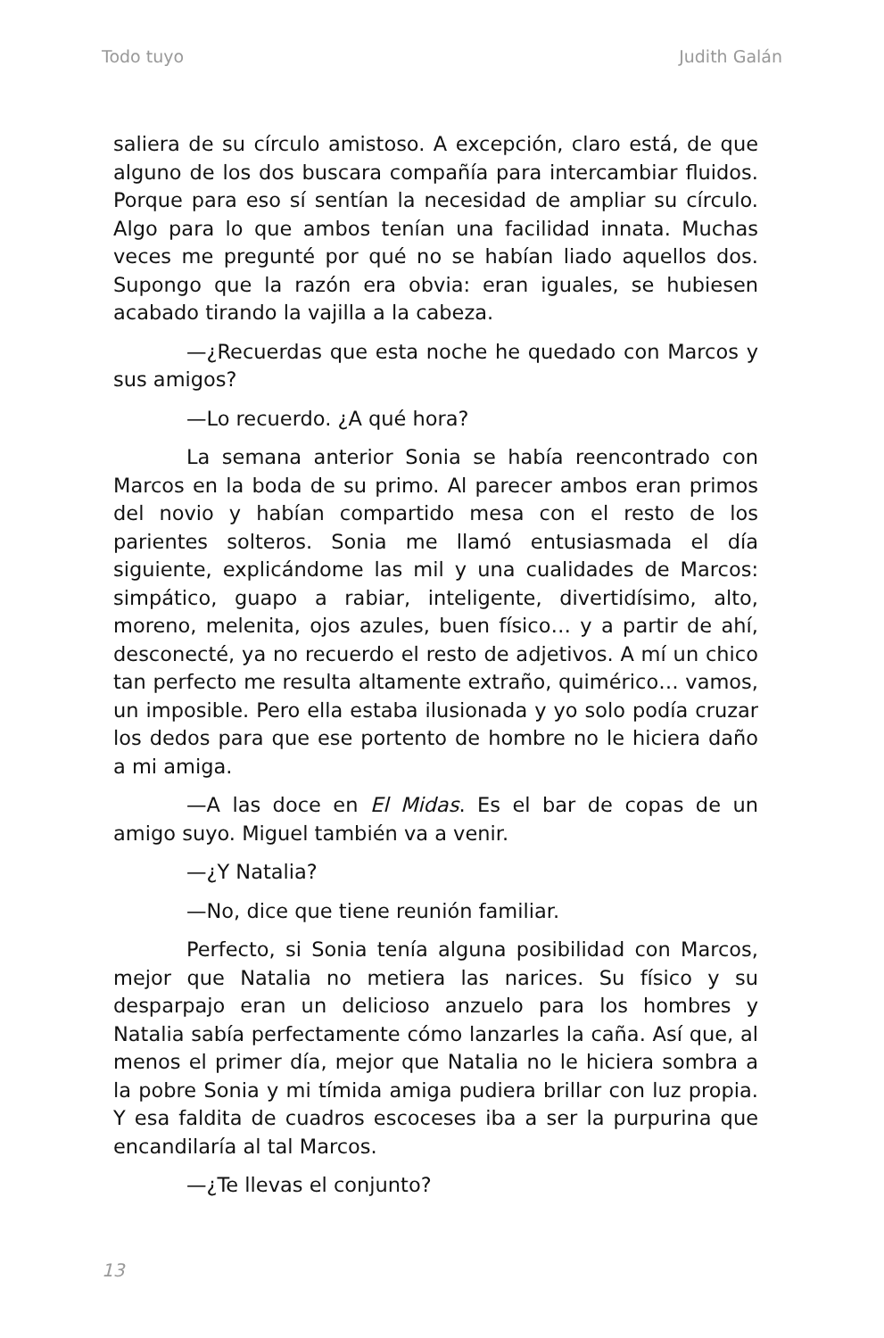Todo tuyo Judith Galán
saliera de su círculo amistoso. A excepción, claro está, de que alguno de los dos buscara compañía para intercambiar fluidos. Porque para eso sí sentían la necesidad de ampliar su círculo. Algo para lo que ambos tenían una facilidad innata. Muchas veces me pregunté por qué no se habían liado aquellos dos. Supongo que la razón era obvia: eran iguales, se hubiesen acabado tirando la vajilla a la cabeza.
—¿Recuerdas que esta noche he quedado con Marcos y sus amigos?
—Lo recuerdo. ¿A qué hora?
La semana anterior Sonia se había reencontrado con Marcos en la boda de su primo. Al parecer ambos eran primos del novio y habían compartido mesa con el resto de los parientes solteros. Sonia me llamó entusiasmada el día siguiente, explicándome las mil y una cualidades de Marcos: simpático, guapo a rabiar, inteligente, divertidísimo, alto, moreno, melenita, ojos azules, buen físico… y a partir de ahí, desconecté, ya no recuerdo el resto de adjetivos. A mí un chico tan perfecto me resulta altamente extraño, quimérico… vamos, un imposible. Pero ella estaba ilusionada y yo solo podía cruzar los dedos para que ese portento de hombre no le hiciera daño a mi amiga.
—A las doce en El Midas. Es el bar de copas de un amigo suyo. Miguel también va a venir.
—¿Y Natalia?
—No, dice que tiene reunión familiar.
Perfecto, si Sonia tenía alguna posibilidad con Marcos, mejor que Natalia no metiera las narices. Su físico y su desparpajo eran un delicioso anzuelo para los hombres y Natalia sabía perfectamente cómo lanzarles la caña. Así que, al menos el primer día, mejor que Natalia no le hiciera sombra a la pobre Sonia y mi tímida amiga pudiera brillar con luz propia. Y esa faldita de cuadros escoceses iba a ser la purpurina que encandilaría al tal Marcos.
—¿Te llevas el conjunto?
13